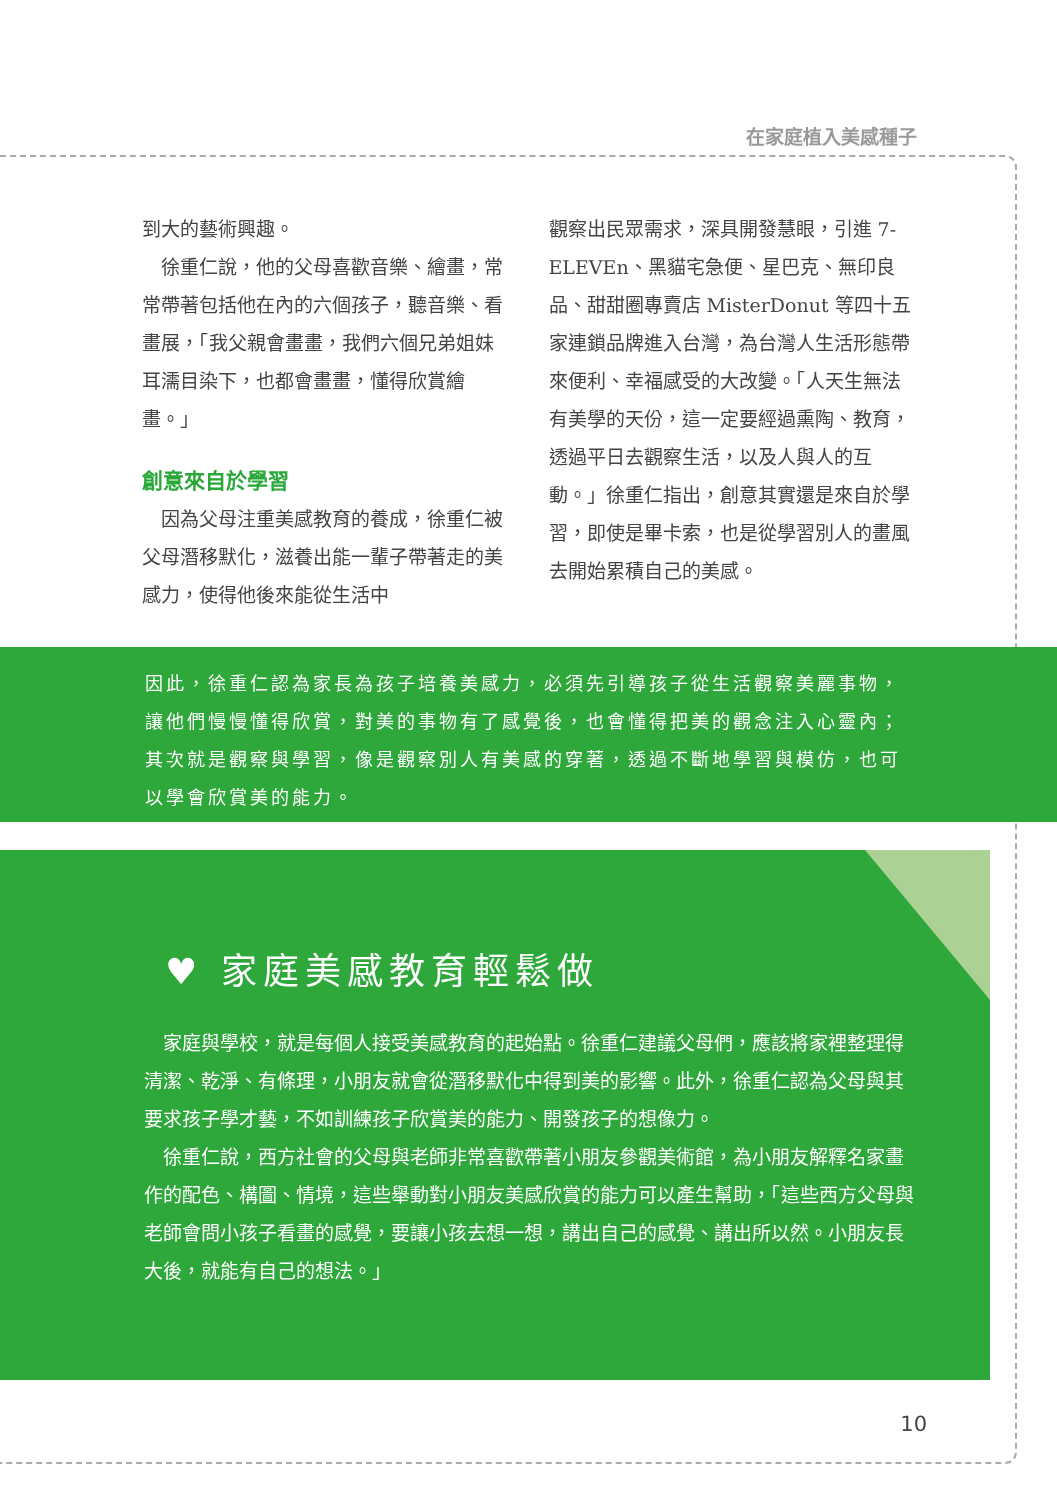在家庭植入美感種子
到大的藝術興趣。
　徐重仁說，他的父母喜歡音樂、繪畫，常常帶著包括他在內的六個孩子，聽音樂、看畫展，「我父親會畫畫，我們六個兄弟姐妹耳濡目染下，也都會畫畫，懂得欣賞繪畫。」
創意來自於學習
　因為父母注重美感教育的養成，徐重仁被父母潛移默化，滋養出能一輩子帶著走的美感力，使得他後來能從生活中
觀察出民眾需求，深具開發慧眼，引進 7-ELEVEn、黑貓宅急便、星巴克、無印良品、甜甜圈專賣店 MisterDonut 等四十五家連鎖品牌進入台灣，為台灣人生活形態帶來便利、幸福感受的大改變。「人天生無法有美學的天份，這一定要經過熏陶、教育，透過平日去觀察生活，以及人與人的互動。」徐重仁指出，創意其實還是來自於學習，即使是畢卡索，也是從學習別人的畫風去開始累積自己的美感。
因此，徐重仁認為家長為孩子培養美感力，必須先引導孩子從生活觀察美麗事物，讓他們慢慢懂得欣賞，對美的事物有了感覺後，也會懂得把美的觀念注入心靈內；其次就是觀察與學習，像是觀察別人有美感的穿著，透過不斷地學習與模仿，也可以學會欣賞美的能力。
♥ 家庭美感教育輕鬆做
　家庭與學校，就是每個人接受美感教育的起始點。徐重仁建議父母們，應該將家裡整理得清潔、乾淨、有條理，小朋友就會從潛移默化中得到美的影響。此外，徐重仁認為父母與其要求孩子學才藝，不如訓練孩子欣賞美的能力、開發孩子的想像力。
　徐重仁說，西方社會的父母與老師非常喜歡帶著小朋友參觀美術館，為小朋友解釋名家畫作的配色、構圖、情境，這些舉動對小朋友美感欣賞的能力可以產生幫助，「這些西方父母與老師會問小孩子看畫的感覺，要讓小孩去想一想，講出自己的感覺、講出所以然。小朋友長大後，就能有自己的想法。」
10